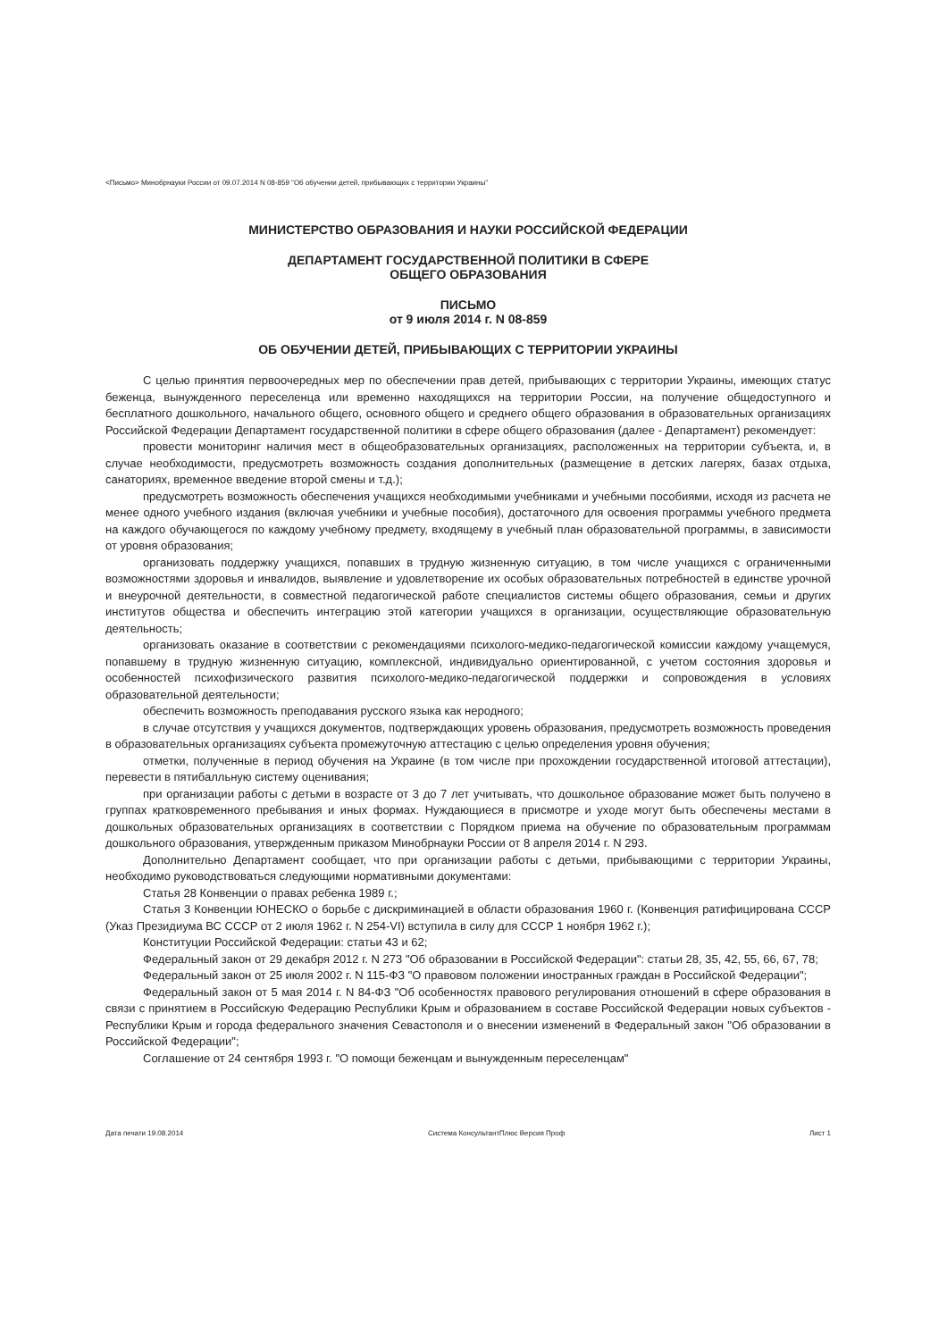<Письмо> Минобрнауки России от 09.07.2014 N 08-859 "Об обучении детей, прибывающих с территории Украины"
МИНИСТЕРСТВО ОБРАЗОВАНИЯ И НАУКИ РОССИЙСКОЙ ФЕДЕРАЦИИ
ДЕПАРТАМЕНТ ГОСУДАРСТВЕННОЙ ПОЛИТИКИ В СФЕРЕ
ОБЩЕГО ОБРАЗОВАНИЯ
ПИСЬМО
от 9 июля 2014 г. N 08-859
ОБ ОБУЧЕНИИ ДЕТЕЙ, ПРИБЫВАЮЩИХ С ТЕРРИТОРИИ УКРАИНЫ
С целью принятия первоочередных мер по обеспечении прав детей, прибывающих с территории Украины, имеющих статус беженца, вынужденного переселенца или временно находящихся на территории России, на получение общедоступного и бесплатного дошкольного, начального общего, основного общего и среднего общего образования в образовательных организациях Российской Федерации Департамент государственной политики в сфере общего образования (далее - Департамент) рекомендует:
провести мониторинг наличия мест в общеобразовательных организациях, расположенных на территории субъекта, и, в случае необходимости, предусмотреть возможность создания дополнительных (размещение в детских лагерях, базах отдыха, санаториях, временное введение второй смены и т.д.);
предусмотреть возможность обеспечения учащихся необходимыми учебниками и учебными пособиями, исходя из расчета не менее одного учебного издания (включая учебники и учебные пособия), достаточного для освоения программы учебного предмета на каждого обучающегося по каждому учебному предмету, входящему в учебный план образовательной программы, в зависимости от уровня образования;
организовать поддержку учащихся, попавших в трудную жизненную ситуацию, в том числе учащихся с ограниченными возможностями здоровья и инвалидов, выявление и удовлетворение их особых образовательных потребностей в единстве урочной и внеурочной деятельности, в совместной педагогической работе специалистов системы общего образования, семьи и других институтов общества и обеспечить интеграцию этой категории учащихся в организации, осуществляющие образовательную деятельность;
организовать оказание в соответствии с рекомендациями психолого-медико-педагогической комиссии каждому учащемуся, попавшему в трудную жизненную ситуацию, комплексной, индивидуально ориентированной, с учетом состояния здоровья и особенностей психофизического развития психолого-медико-педагогической поддержки и сопровождения в условиях образовательной деятельности;
обеспечить возможность преподавания русского языка как неродного;
в случае отсутствия у учащихся документов, подтверждающих уровень образования, предусмотреть возможность проведения в образовательных организациях субъекта промежуточную аттестацию с целью определения уровня обучения;
отметки, полученные в период обучения на Украине (в том числе при прохождении государственной итоговой аттестации), перевести в пятибалльную систему оценивания;
при организации работы с детьми в возрасте от 3 до 7 лет учитывать, что дошкольное образование может быть получено в группах кратковременного пребывания и иных формах. Нуждающиеся в присмотре и уходе могут быть обеспечены местами в дошкольных образовательных организациях в соответствии с Порядком приема на обучение по образовательным программам дошкольного образования, утвержденным приказом Минобрнауки России от 8 апреля 2014 г. N 293.
Дополнительно Департамент сообщает, что при организации работы с детьми, прибывающими с территории Украины, необходимо руководствоваться следующими нормативными документами:
Статья 28 Конвенции о правах ребенка 1989 г.;
Статья 3 Конвенции ЮНЕСКО о борьбе с дискриминацией в области образования 1960 г. (Конвенция ратифицирована СССР (Указ Президиума ВС СССР от 2 июля 1962 г. N 254-VI) вступила в силу для СССР 1 ноября 1962 г.);
Конституции Российской Федерации: статьи 43 и 62;
Федеральный закон от 29 декабря 2012 г. N 273 "Об образовании в Российской Федерации": статьи 28, 35, 42, 55, 66, 67, 78;
Федеральный закон от 25 июля 2002 г. N 115-ФЗ "О правовом положении иностранных граждан в Российской Федерации";
Федеральный закон от 5 мая 2014 г. N 84-ФЗ "Об особенностях правового регулирования отношений в сфере образования в связи с принятием в Российскую Федерацию Республики Крым и образованием в составе Российской Федерации новых субъектов - Республики Крым и города федерального значения Севастополя и о внесении изменений в Федеральный закон "Об образовании в Российской Федерации";
Соглашение от 24 сентября 1993 г. "О помощи беженцам и вынужденным переселенцам"
Дата печати 19.08.2014 Система КонсультантПлюс Версия Проф Лист 1